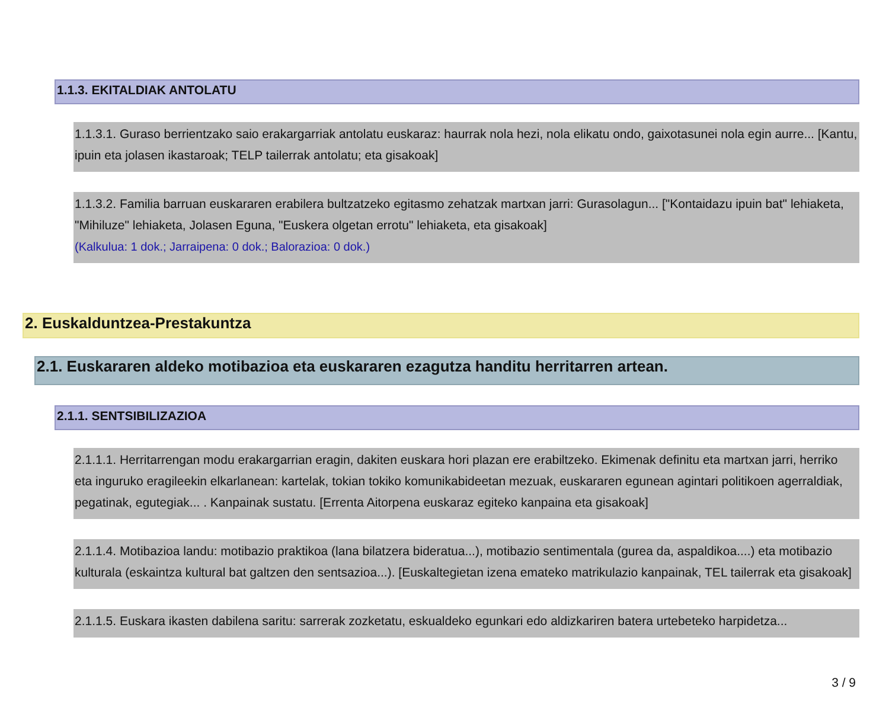1.1.3. EKITALDIAK ANTOLATU
1.1.3.1. Guraso berrientzako saio erakargarriak antolatu euskaraz: haurrak nola hezi, nola elikatu ondo, gaixotasunei nola egin aurre... [Kantu, ipuin eta jolasen ikastaroak; TELP tailerrak antolatu; eta gisakoak]
1.1.3.2. Familia barruan euskararen erabilera bultzatzeko egitasmo zehatzak martxan jarri: Gurasolagun... ["Kontaidazu ipuin bat" lehiaketa, "Mihiluze" lehiaketa, Jolasen Eguna, "Euskera olgetan errotu" lehiaketa, eta gisakoak]
(Kalkulua: 1 dok.; Jarraipena: 0 dok.; Balorazioa: 0 dok.)
2. Euskalduntzea-Prestakuntza
2.1. Euskararen aldeko motibazioa eta euskararen ezagutza handitu herritarren artean.
2.1.1. SENTSIBILIZAZIOA
2.1.1.1. Herritarrengan modu erakargarrian eragin, dakiten euskara hori plazan ere erabiltzeko. Ekimenak definitu eta martxan jarri, herriko eta inguruko eragileekin elkarlanean: kartelak, tokian tokiko komunikabideetan mezuak, euskararen egunean agintari politikoen agerraldiak, pegatinak, egutegiak... . Kanpainak sustatu. [Errenta Aitorpena euskaraz egiteko kanpaina eta gisakoak]
2.1.1.4. Motibazioa landu: motibazio praktikoa (lana bilatzera bideratua...), motibazio sentimentala (gurea da, aspaldikoa....) eta motibazio kulturala (eskaintza kultural bat galtzen den sentsazioa...). [Euskaltegietan izena emateko matrikulazio kanpainak, TEL tailerrak eta gisakoak]
2.1.1.5. Euskara ikasten dabilena saritu: sarrerak zozketatu, eskualdeko egunkari edo aldizkariren batera urtebeteko harpidetza...
3 / 9